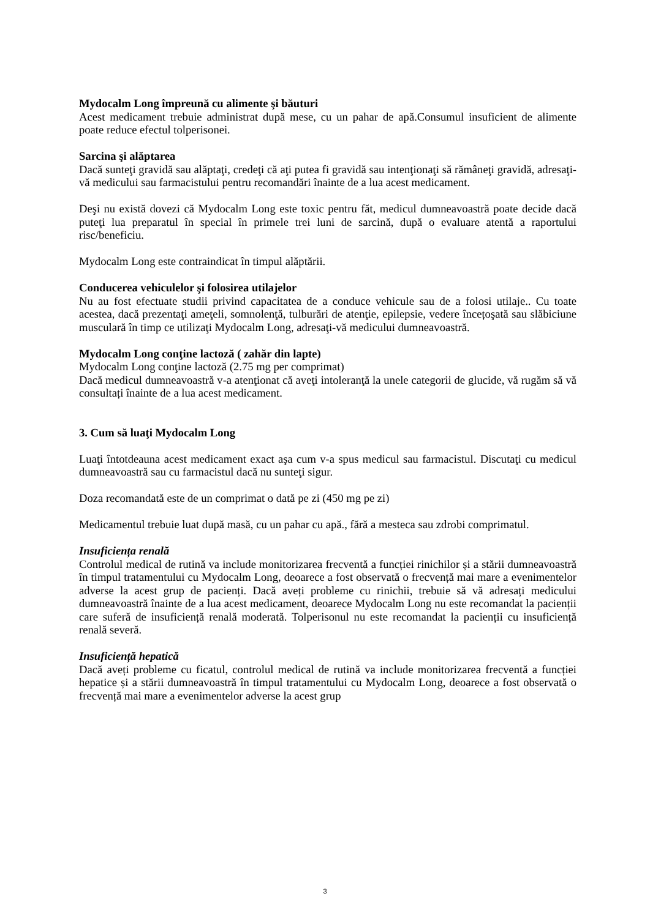Mydocalm Long împreună cu alimente şi băuturi
Acest medicament trebuie administrat după mese, cu un pahar de apă.Consumul insuficient de alimente poate reduce efectul tolperisonei.
Sarcina şi alăptarea
Dacă sunteţi gravidă sau alăptaţi, credeţi că aţi putea fi gravidă sau intenţionaţi să rămâneţi gravidă, adresaţi-vă medicului sau farmacistului pentru recomandări înainte de a lua acest medicament.
Deşi nu există dovezi că Mydocalm Long este toxic pentru făt, medicul dumneavoastră poate decide dacă puteţi lua preparatul în special în primele trei luni de sarcină, după o evaluare atentă a raportului risc/beneficiu.
Mydocalm Long este contraindicat în timpul alăptării.
Conducerea vehiculelor şi folosirea utilajelor
Nu au fost efectuate studii privind capacitatea de a conduce vehicule sau de a folosi utilaje.. Cu toate acestea, dacă prezentaţi ameţeli, somnolenţă, tulburări de atenţie, epilepsie, vedere încețoşată sau slăbiciune musculară în timp ce utilizaţi Mydocalm Long, adresaţi-vă medicului dumneavoastră.
Mydocalm Long conţine lactoză ( zahăr din lapte)
Mydocalm Long conţine lactoză (2.75 mg per comprimat)
Dacă medicul dumneavoastră v-a atenţionat că aveţi intoleranţă la unele categorii de glucide, vă rugăm să vă consultați înainte de a lua acest medicament.
3. Cum să luaţi Mydocalm Long
Luaţi întotdeauna acest medicament exact aşa cum v-a spus medicul sau farmacistul. Discutaţi cu medicul dumneavoastră sau cu farmacistul dacă nu sunteţi sigur.
Doza recomandată este de un comprimat o dată pe zi (450 mg pe zi)
Medicamentul trebuie luat după masă, cu un pahar cu apă., fără a mesteca sau zdrobi comprimatul.
Insuficiența renală
Controlul medical de rutină va include monitorizarea frecventă a funcției rinichilor și a stării dumneavoastră în timpul tratamentului cu Mydocalm Long, deoarece a fost observată o frecvență mai mare a evenimentelor adverse la acest grup de pacienți. Dacă aveți probleme cu rinichii, trebuie să vă adresați medicului dumneavoastră înainte de a lua acest medicament, deoarece Mydocalm Long nu este recomandat la pacienții care suferă de insuficiență renală moderată. Tolperisonul nu este recomandat la pacienții cu insuficiență renală severă.
Insuficiență hepatică
Dacă aveți probleme cu ficatul, controlul medical de rutină va include monitorizarea frecventă a funcției hepatice și a stării dumneavoastră în timpul tratamentului cu Mydocalm Long, deoarece a fost observată o frecvență mai mare a evenimentelor adverse la acest grup
3